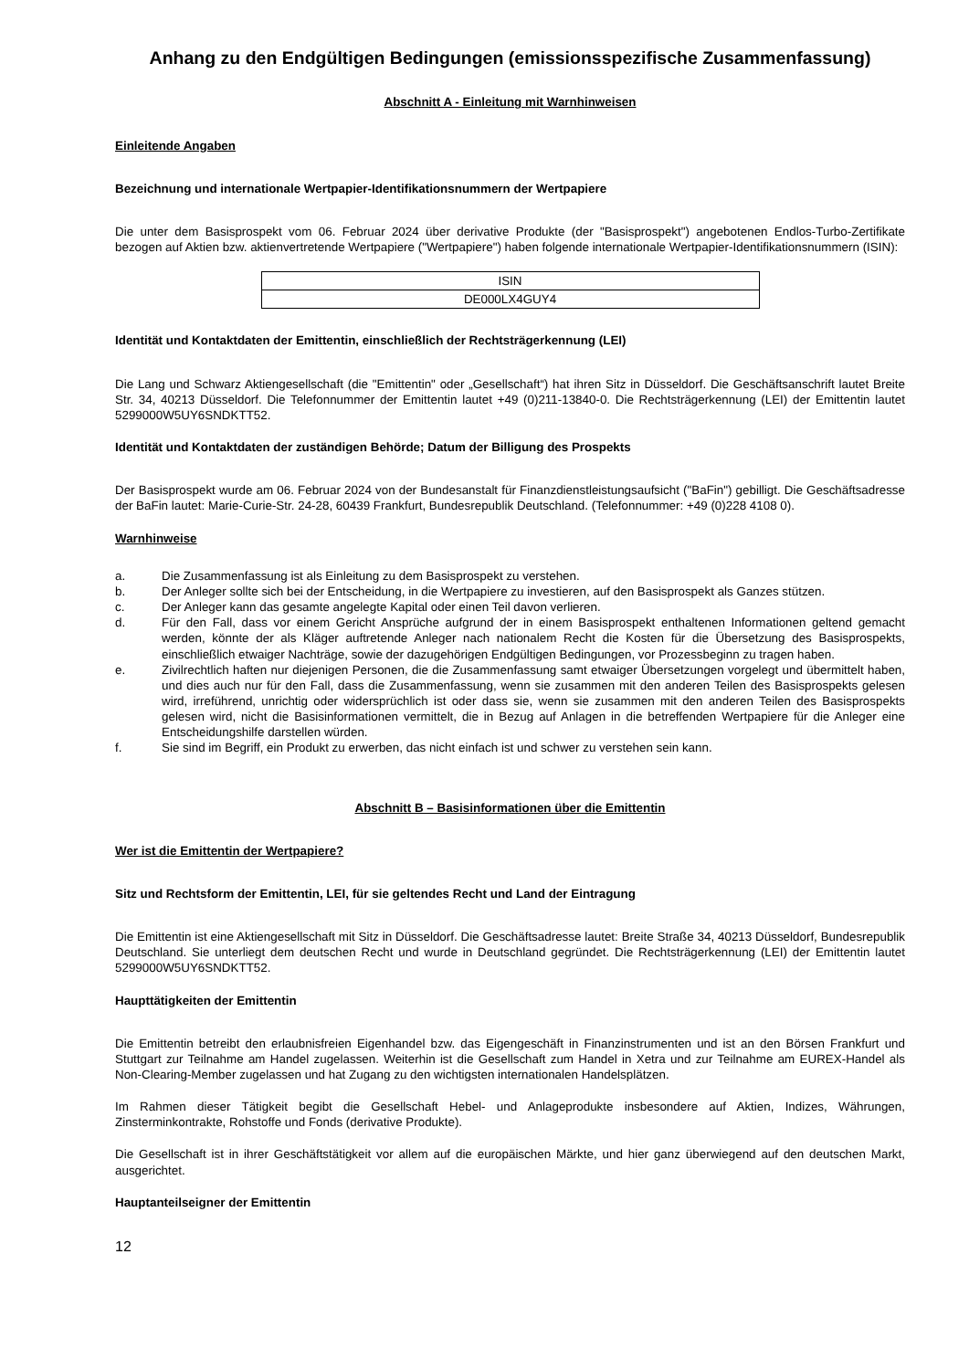Anhang zu den Endgültigen Bedingungen (emissionsspezifische Zusammenfassung)
Abschnitt A - Einleitung mit Warnhinweisen
Einleitende Angaben
Bezeichnung und internationale Wertpapier-Identifikationsnummern der Wertpapiere
Die unter dem Basisprospekt vom 06. Februar 2024 über derivative Produkte (der "Basisprospekt") angebotenen Endlos-Turbo-Zertifikate bezogen auf Aktien bzw. aktienvertretende Wertpapiere ("Wertpapiere") haben folgende internationale Wertpapier-Identifikationsnummern (ISIN):
| ISIN |
| DE000LX4GUY4 |
Identität und Kontaktdaten der Emittentin, einschließlich der Rechtsträgerkennung (LEI)
Die Lang und Schwarz Aktiengesellschaft (die "Emittentin" oder „Gesellschaft“) hat ihren Sitz in Düsseldorf. Die Geschäftsanschrift lautet Breite Str. 34, 40213 Düsseldorf. Die Telefonnummer der Emittentin lautet +49 (0)211-13840-0. Die Rechtsträgerkennung (LEI) der Emittentin lautet 5299000W5UY6SNDKTT52.
Identität und Kontaktdaten der zuständigen Behörde; Datum der Billigung des Prospekts
Der Basisprospekt wurde am 06. Februar 2024 von der Bundesanstalt für Finanzdienstleistungsaufsicht ("BaFin") gebilligt. Die Geschäftsadresse der BaFin lautet: Marie-Curie-Str. 24-28, 60439 Frankfurt, Bundesrepublik Deutschland. (Telefonnummer: +49 (0)228 4108 0).
Warnhinweise
a. Die Zusammenfassung ist als Einleitung zu dem Basisprospekt zu verstehen.
b. Der Anleger sollte sich bei der Entscheidung, in die Wertpapiere zu investieren, auf den Basisprospekt als Ganzes stützen.
c. Der Anleger kann das gesamte angelegte Kapital oder einen Teil davon verlieren.
d. Für den Fall, dass vor einem Gericht Ansprüche aufgrund der in einem Basisprospekt enthaltenen Informationen geltend gemacht werden, könnte der als Kläger auftretende Anleger nach nationalem Recht die Kosten für die Übersetzung des Basisprospekts, einschließlich etwaiger Nachträge, sowie der dazugehörigen Endgültigen Bedingungen, vor Prozessbeginn zu tragen haben.
e. Zivilrechtlich haften nur diejenigen Personen, die die Zusammenfassung samt etwaiger Übersetzungen vorgelegt und übermittelt haben, und dies auch nur für den Fall, dass die Zusammenfassung, wenn sie zusammen mit den anderen Teilen des Basisprospekts gelesen wird, irreführend, unrichtig oder widersprüchlich ist oder dass sie, wenn sie zusammen mit den anderen Teilen des Basisprospekts gelesen wird, nicht die Basisinformationen vermittelt, die in Bezug auf Anlagen in die betreffenden Wertpapiere für die Anleger eine Entscheidungshilfe darstellen würden.
f. Sie sind im Begriff, ein Produkt zu erwerben, das nicht einfach ist und schwer zu verstehen sein kann.
Abschnitt B – Basisinformationen über die Emittentin
Wer ist die Emittentin der Wertpapiere?
Sitz und Rechtsform der Emittentin, LEI, für sie geltendes Recht und Land der Eintragung
Die Emittentin ist eine Aktiengesellschaft mit Sitz in Düsseldorf. Die Geschäftsadresse lautet: Breite Straße 34, 40213 Düsseldorf, Bundesrepublik Deutschland. Sie unterliegt dem deutschen Recht und wurde in Deutschland gegründet. Die Rechtsträgerkennung (LEI) der Emittentin lautet 5299000W5UY6SNDKTT52.
Haupttätigkeiten der Emittentin
Die Emittentin betreibt den erlaubnisfreien Eigenhandel bzw. das Eigengeschäft in Finanzinstrumenten und ist an den Börsen Frankfurt und Stuttgart zur Teilnahme am Handel zugelassen. Weiterhin ist die Gesellschaft zum Handel in Xetra und zur Teilnahme am EUREX-Handel als Non-Clearing-Member zugelassen und hat Zugang zu den wichtigsten internationalen Handelsplätzen.
Im Rahmen dieser Tätigkeit begibt die Gesellschaft Hebel- und Anlageprodukte insbesondere auf Aktien, Indizes, Währungen, Zinsterminkontrakte, Rohstoffe und Fonds (derivative Produkte).
Die Gesellschaft ist in ihrer Geschäftstätigkeit vor allem auf die europäischen Märkte, und hier ganz überwiegend auf den deutschen Markt, ausgerichtet.
Hauptanteilseigner der Emittentin
12